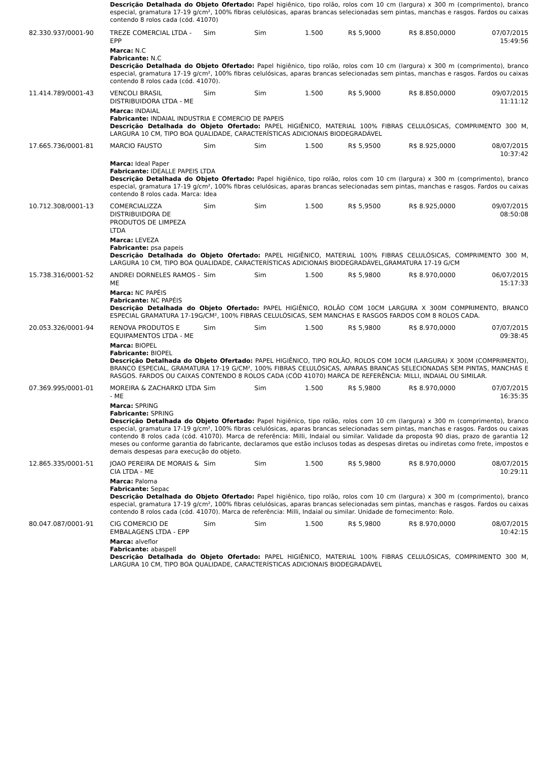| | Descrição Detalhada do Objeto Ofertado: Papel higiênico, tipo rolão, rolos com 10 cm (largura) x 300 m (comprimento), branco especial, gramatura 17-19 g/cm², 100% fibras celulósicas, aparas brancas selecionadas sem pintas, manchas e rasgos. Fardos ou caixas contendo 8 rolos cada (cód. 41070) | | | | | | |
| 82.330.937/0001-90 | TREZE COMERCIAL LTDA - EPP | Sim | Sim | 1.500 | R$ 5,9000 | R$ 8.850,0000 | 07/07/2015 15:49:56 |
| | Marca: N.C Fabricante: N.C Descrição Detalhada do Objeto Ofertado: Papel higiênico, tipo rolão, rolos com 10 cm (largura) x 300 m (comprimento), branco especial, gramatura 17-19 g/cm², 100% fibras celulósicas, aparas brancas selecionadas sem pintas, manchas e rasgos. Fardos ou caixas contendo 8 rolos cada (cód. 41070). | | | | | | |
| 11.414.789/0001-43 | VENCOLI BRASIL DISTRIBUIDORA LTDA - ME | Sim | Sim | 1.500 | R$ 5,9000 | R$ 8.850,0000 | 09/07/2015 11:11:12 |
| | Marca: INDAIAL Fabricante: INDAIAL INDUSTRIA E COMERCIO DE PAPEIS Descrição Detalhada do Objeto Ofertado: PAPEL HIGIÊNICO, MATERIAL 100% FIBRAS CELULÓSICAS, COMPRIMENTO 300 M, LARGURA 10 CM, TIPO BOA QUALIDADE, CARACTERÍSTICAS ADICIONAIS BIODEGRADÁVEL | | | | | | |
| 17.665.736/0001-81 | MARCIO FAUSTO | Sim | Sim | 1.500 | R$ 5,9500 | R$ 8.925,0000 | 08/07/2015 10:37:42 |
| | Marca: Ideal Paper Fabricante: IDEALLE PAPEIS LTDA Descrição Detalhada do Objeto Ofertado: Papel higiênico, tipo rolão, rolos com 10 cm (largura) x 300 m (comprimento), branco especial, gramatura 17-19 g/cm², 100% fibras celulósicas, aparas brancas selecionadas sem pintas, manchas e rasgos. Fardos ou caixas contendo 8 rolos cada. Marca: Idea | | | | | | |
| 10.712.308/0001-13 | COMERCIALIZZA DISTRIBUIDORA DE PRODUTOS DE LIMPEZA LTDA | Sim | Sim | 1.500 | R$ 5,9500 | R$ 8.925,0000 | 09/07/2015 08:50:08 |
| | Marca: LEVEZA Fabricante: psa papeis Descrição Detalhada do Objeto Ofertado: PAPEL HIGIÊNICO, MATERIAL 100% FIBRAS CELULÓSICAS, COMPRIMENTO 300 M, LARGURA 10 CM, TIPO BOA QUALIDADE, CARACTERÍSTICAS ADICIONAIS BIODEGRADÁVEL,GRAMATURA 17-19 G/CM | | | | | | |
| 15.738.316/0001-52 | ANDREI DORNELES RAMOS -ME | Sim | Sim | 1.500 | R$ 5,9800 | R$ 8.970,0000 | 06/07/2015 15:17:33 |
| | Marca: NC PAPÉIS Fabricante: NC PAPÉIS Descrição Detalhada do Objeto Ofertado: PAPEL HIGIÊNICO, ROLÃO COM 10CM LARGURA X 300M COMPRIMENTO, BRANCO ESPECIAL GRAMATURA 17-19G/CM², 100% FIBRAS CELULÓSICAS, SEM MANCHAS E RASGOS FARDOS COM 8 ROLOS CADA. | | | | | | |
| 20.053.326/0001-94 | RENOVA PRODUTOS E EQUIPAMENTOS LTDA - ME | Sim | Sim | 1.500 | R$ 5,9800 | R$ 8.970,0000 | 07/07/2015 09:38:45 |
| | Marca: BIOPEL Fabricante: BIOPEL Descrição Detalhada do Objeto Ofertado: PAPEL HIGIÊNICO, TIPO ROLÃO, ROLOS COM 10CM (LARGURA) X 300M (COMPRIMENTO), BRANCO ESPECIAL, GRAMATURA 17-19 G/CM², 100% FIBRAS CELULÓSICAS, APARAS BRANCAS SELECIONADAS SEM PINTAS, MANCHAS E RASGOS. FARDOS OU CAIXAS CONTENDO 8 ROLOS CADA (CÓD 41070) MARCA DE REFERÊNCIA: MILLI, INDAIAL OU SIMILAR. | | | | | | |
| 07.369.995/0001-01 | MOREIRA & ZACHARKO LTDA - ME | Sim | Sim | 1.500 | R$ 5,9800 | R$ 8.970,0000 | 07/07/2015 16:35:35 |
| | Marca: SPRING Fabricante: SPRING Descrição Detalhada do Objeto Ofertado: Papel higiênico, tipo rolão, rolos com 10 cm (largura) x 300 m (comprimento), branco especial, gramatura 17-19 g/cm², 100% fibras celulósicas, aparas brancas selecionadas sem pintas, manchas e rasgos. Fardos ou caixas contendo 8 rolos cada (cód. 41070). Marca de referência: Milli, Indaial ou similar. Validade da proposta 90 dias, prazo de garantia 12 meses ou conforme garantia do fabricante, declaramos que estão inclusos todas as despesas diretas ou indiretas como frete, impostos e demais despesas para execução do objeto. | | | | | | |
| 12.865.335/0001-51 | JOAO PEREIRA DE MORAIS & CIA LTDA - ME | Sim | Sim | 1.500 | R$ 5,9800 | R$ 8.970,0000 | 08/07/2015 10:29:11 |
| | Marca: Paloma Fabricante: Sepac Descrição Detalhada do Objeto Ofertado: Papel higiênico, tipo rolão, rolos com 10 cm (largura) x 300 m (comprimento), branco especial, gramatura 17-19 g/cm², 100% fibras celulósicas, aparas brancas selecionadas sem pintas, manchas e rasgos. Fardos ou caixas contendo 8 rolos cada (cód. 41070). Marca de referência: Milli, Indaial ou similar. Unidade de fornecimento: Rolo. | | | | | | |
| 80.047.087/0001-91 | CIG COMERCIO DE EMBALAGENS LTDA - EPP | Sim | Sim | 1.500 | R$ 5,9800 | R$ 8.970,0000 | 08/07/2015 10:42:15 |
| | Marca: alveflor Fabricante: abaspell Descrição Detalhada do Objeto Ofertado: PAPEL HIGIÊNICO, MATERIAL 100% FIBRAS CELULÓSICAS, COMPRIMENTO 300 M, LARGURA 10 CM, TIPO BOA QUALIDADE, CARACTERÍSTICAS ADICIONAIS BIODEGRADÁVEL | | | | | | |